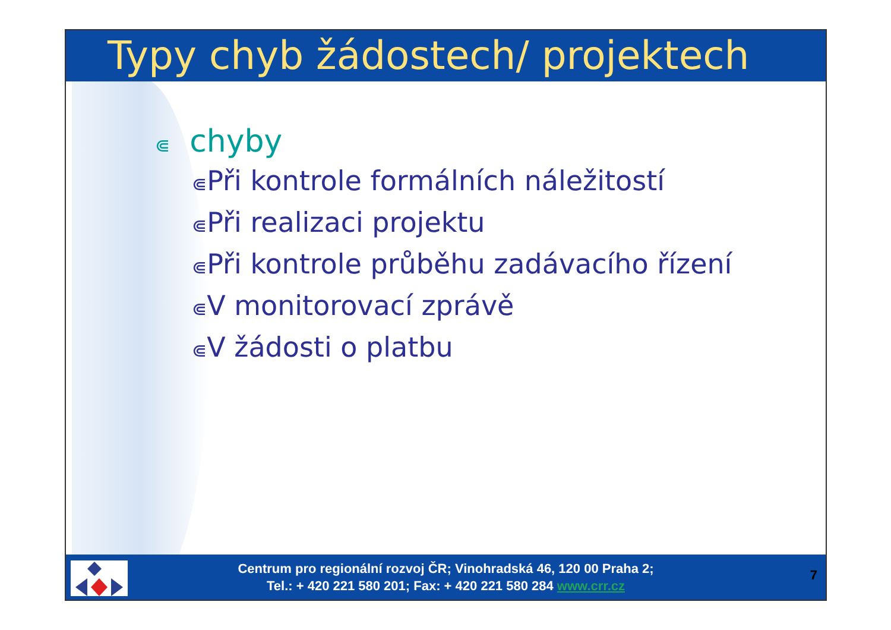Typy chyb žádostech/ projektech
⋐ chyby
⋐Při kontrole formálních náležitostí
⋐Při realizaci projektu
⋐Při kontrole průběhu zadávacího řízení
⋐V monitorovací zprávě
⋐V žádosti o platbu
Centrum pro regionální rozvoj ČR; Vinohradská 46, 120 00 Praha 2;
Tel.: + 420 221 580 201; Fax: + 420 221 580 284 www.crr.cz
7